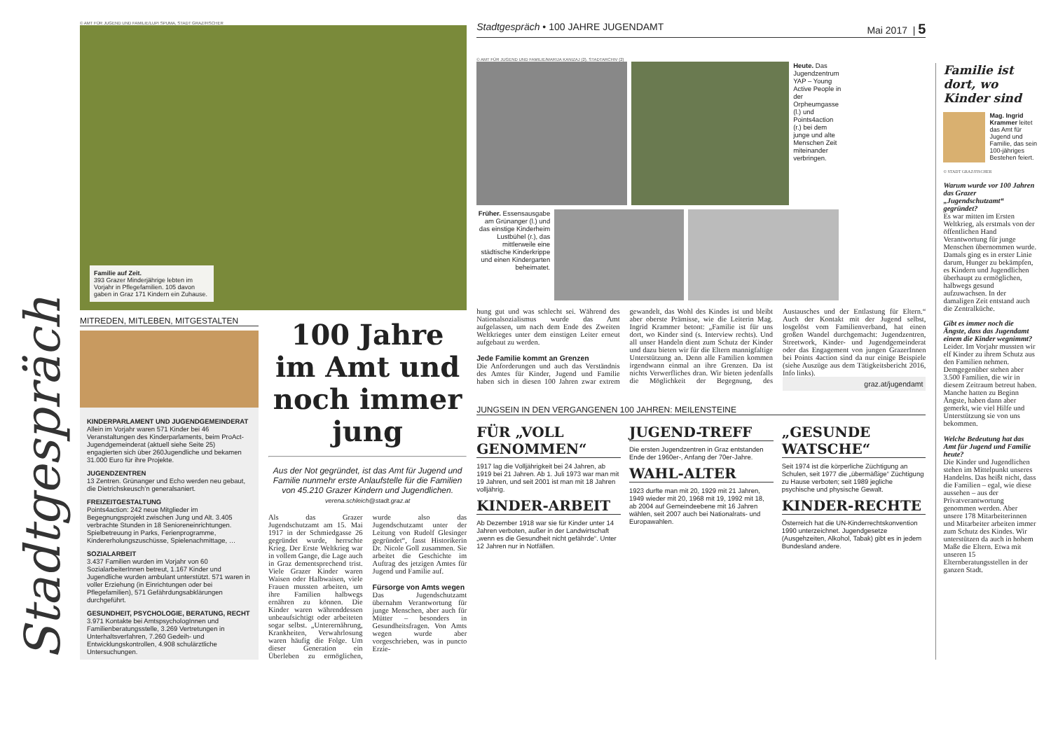Stadtgespräch
© AMT FÜR JUGEND UND FAMILIE/LUPI SPUMA, STADT GRAZ/FISCHER
Familie auf Zeit.
393 Grazer Minderjährige lebten im Vorjahr in Pflegefamilien. 105 davon gaben in Graz 171 Kindern ein Zuhause.
MITREDEN, MITLEBEN, MITGESTALTEN
KINDERPARLAMENT UND JUGENDGEMEINDERAT
Allein im Vorjahr waren 571 Kinder bei 46 Veranstaltungen des Kinderparlaments, beim ProAct-Jugendgemeinderat (aktuell siehe Seite 25) engagierten sich über 260Jugendliche und bekamen 31.000 Euro für ihre Projekte.
JUGENDZENTREN
13 Zentren. Grünanger und Echo werden neu gebaut, die Dietrichskeusch’n generalsaniert.
FREIZEITGESTALTUNG
Points4action: 242 neue Mitglieder im Begegnungsprojekt zwischen Jung und Alt. 3.405 verbrachte Stunden in 18 Senioreneinrichtungen. Spielbetreuung in Parks, Ferienprogramme, Kindererholungszuschüsse, Spielenachmittage, …
SOZIALARBEIT
3.437 Familien wurden im Vorjahr von 60 SozialarbeiterInnen betreut, 1.167 Kinder und Jugendliche wurden ambulant unterstützt. 571 waren in voller Erziehung (in Einrichtungen oder bei Pflegefamilien), 571 Gefährdungsabklärungen durchgeführt.
GESUNDHEIT, PSYCHOLOGIE, BERATUNG, RECHT
3.971 Kontakte bei AmtspsychologInnen und Familienberatungsstelle, 3.269 Vertretungen in Unterhaltsverfahren, 7.260 Gedeih- und Entwicklungskontrollen, 4.908 schulärztliche Untersuchungen.
100 Jahre im Amt und noch immer jung
Aus der Not gegründet, ist das Amt für Jugend und Familie nunmehr erste Anlaufstelle für die Familien von 45.210 Grazer Kindern und Jugendlichen.
verena.schleich@stadt.graz.at
Als das Grazer Jugendschutzamt am 15. Mai 1917 in der Schmiedgasse 26 gegründet wurde, herrschte Krieg. Der Erste Weltkrieg war in vollem Gange, die Lage auch in Graz dementsprechend trist. Viele Grazer Kinder waren Waisen oder Halbwaisen, viele Frauen mussten arbeiten, um ihre Familien halbwegs ernähren zu können. Die Kinder waren währenddessen unbeaufsichtigt oder arbeiteten sogar selbst. „Unterernährung, Krankheiten, Verwahrlosung waren häufig die Folge. Um dieser Generation ein Überleben zu ermöglichen, wurde also das Jugendschutzamt unter der Leitung von Rudolf Glesinger gegründet“, fasst Historikerin Dr. Nicole Goll zusammen. Sie arbeitet die Geschichte im Auftrag des jetzigen Amtes für Jugend und Familie auf.
Fürsorge von Amts wegen
Das Jugendschutzamt übernahm Verantwortung für junge Menschen, aber auch für Mütter – besonders in Gesundheitsfragen. Von Amts wegen wurde aber vorgeschrieben, was in puncto Erzie-
Stadtgespräch • 100 JAHRE JUGENDAMT Mai 2017 | 5
© AMT FÜR JUGEND UND FAMILIE/MARIJA KANIZAJ (2), STADTARCHIV (2)
Heute. Das Jugendzentrum YAP – Young Active People in der Orpheumgasse (l.) und Points4action (r.) bei dem junge und alte Menschen Zeit miteinander verbringen.
Früher. Essensausgabe am Grünanger (l.) und das einstige Kinderheim Lustbühel (r.), das mittlerweile eine städtische Kinderkrippe und einen Kindergarten beheimatet.
hung gut und was schlecht sei. Während des Nationalsozialismus wurde das Amt aufgelassen, um nach dem Ende des Zweiten Weltkrieges unter dem einstigen Leiter erneut aufgebaut zu werden.
Jede Familie kommt an Grenzen
Die Anforderungen und auch das Verständnis des Amtes für Kinder, Jugend und Familie haben sich in diesen 100 Jahren zwar extrem gewandelt, das Wohl des Kindes ist und bleibt aber oberste Prämisse, wie die Leiterin Mag. Ingrid Krammer betont: „Familie ist für uns dort, wo Kinder sind (s. Interview rechts). Und all unser Handeln dient zum Schutz der Kinder und dazu bieten wir für die Eltern mannigfaltige Unterstützung an. Denn alle Familien kommen irgendwann einmal an ihre Grenzen. Da ist nichts Verwerfliches dran. Wir bieten jedenfalls die Möglichkeit der Begegnung, des Austausches und der Entlastung für Eltern.“ Auch der Kontakt mit der Jugend selbst, losgelöst vom Familienverband, hat einen großen Wandel durchgemacht: Jugendzentren, Streetwork, Kinder- und Jugendgemeinderat oder das Engagement von jungen GrazerInnen bei Points 4action sind da nur einige Beispiele (siehe Auszüge aus dem Tätigkeitsbericht 2016, Info links).
graz.at/jugendamt
JUNGSEIN IN DEN VERGANGENEN 100 JAHREN: MEILENSTEINE
FÜR „VOLL GENOMMEN“
1917 lag die Volljährigkeit bei 24 Jahren, ab 1919 bei 21 Jahren. Ab 1. Juli 1973 war man mit 19 Jahren, und seit 2001 ist man mit 18 Jahren volljährig.
KINDER-ARBEIT
Ab Dezember 1918 war sie für Kinder unter 14 Jahren verboten, außer in der Landwirtschaft „wenn es die Gesundheit nicht gefährde“. Unter 12 Jahren nur in Notfällen.
JUGEND-TREFF
Die ersten Jugendzentren in Graz entstanden Ende der 1960er-, Anfang der 70er-Jahre.
WAHL-ALTER
1923 durfte man mit 20, 1929 mit 21 Jahren, 1949 wieder mit 20, 1968 mit 19, 1992 mit 18, ab 2004 auf Gemeindeebene mit 16 Jahren wählen, seit 2007 auch bei Nationalrats- und Europawahlen.
„GESUNDE WATSCHE“
Seit 1974 ist die körperliche Züchtigung an Schulen, seit 1977 die „übermäßige“ Züchtigung zu Hause verboten; seit 1989 jegliche psychische und physische Gewalt.
KINDER-RECHTE
Österreich hat die UN-Kinderrechtskonvention 1990 unterzeichnet. Jugendgesetze (Ausgehzeiten, Alkohol, Tabak) gibt es in jedem Bundesland andere.
Familie ist dort, wo Kinder sind
Mag. Ingrid Krammer leitet das Amt für Jugend und Familie, das sein 100-jähriges Bestehen feiert.
© STADT GRAZ/FISCHER
Warum wurde vor 100 Jahren das Grazer „Jugendschutzamt“ gegründet?
Es war mitten im Ersten Weltkrieg, als erstmals von der öffentlichen Hand Verantwortung für junge Menschen übernommen wurde. Damals ging es in erster Linie darum, Hunger zu bekämpfen, es Kindern und Jugendlichen überhaupt zu ermöglichen, halbwegs gesund aufzuwachsen. In der damaligen Zeit entstand auch die Zentralküche.
Gibt es immer noch die Ängste, dass das Jugendamt einem die Kinder wegnimmt?
Leider. Im Vorjahr mussten wir elf Kinder zu ihrem Schutz aus den Familien nehmen. Demgegenüber stehen aber 3.500 Familien, die wir in diesem Zeitraum betreut haben. Manche hatten zu Beginn Ängste, haben dann aber gemerkt, wie viel Hilfe und Unterstützung sie von uns bekommen.
Welche Bedeutung hat das Amt für Jugend und Familie heute?
Die Kinder und Jugendlichen stehen im Mittelpunkt unseres Handelns. Das heißt nicht, dass die Familien – egal, wie diese aussehen – aus der Privatverantwortung genommen werden. Aber unsere 178 Mitarbeiterinnen und Mitarbeiter arbeiten immer zum Schutz des Kindes. Wir unterstützen da auch in hohem Maße die Eltern. Etwa mit unseren 15 Elternberatungsstellen in der ganzen Stadt.